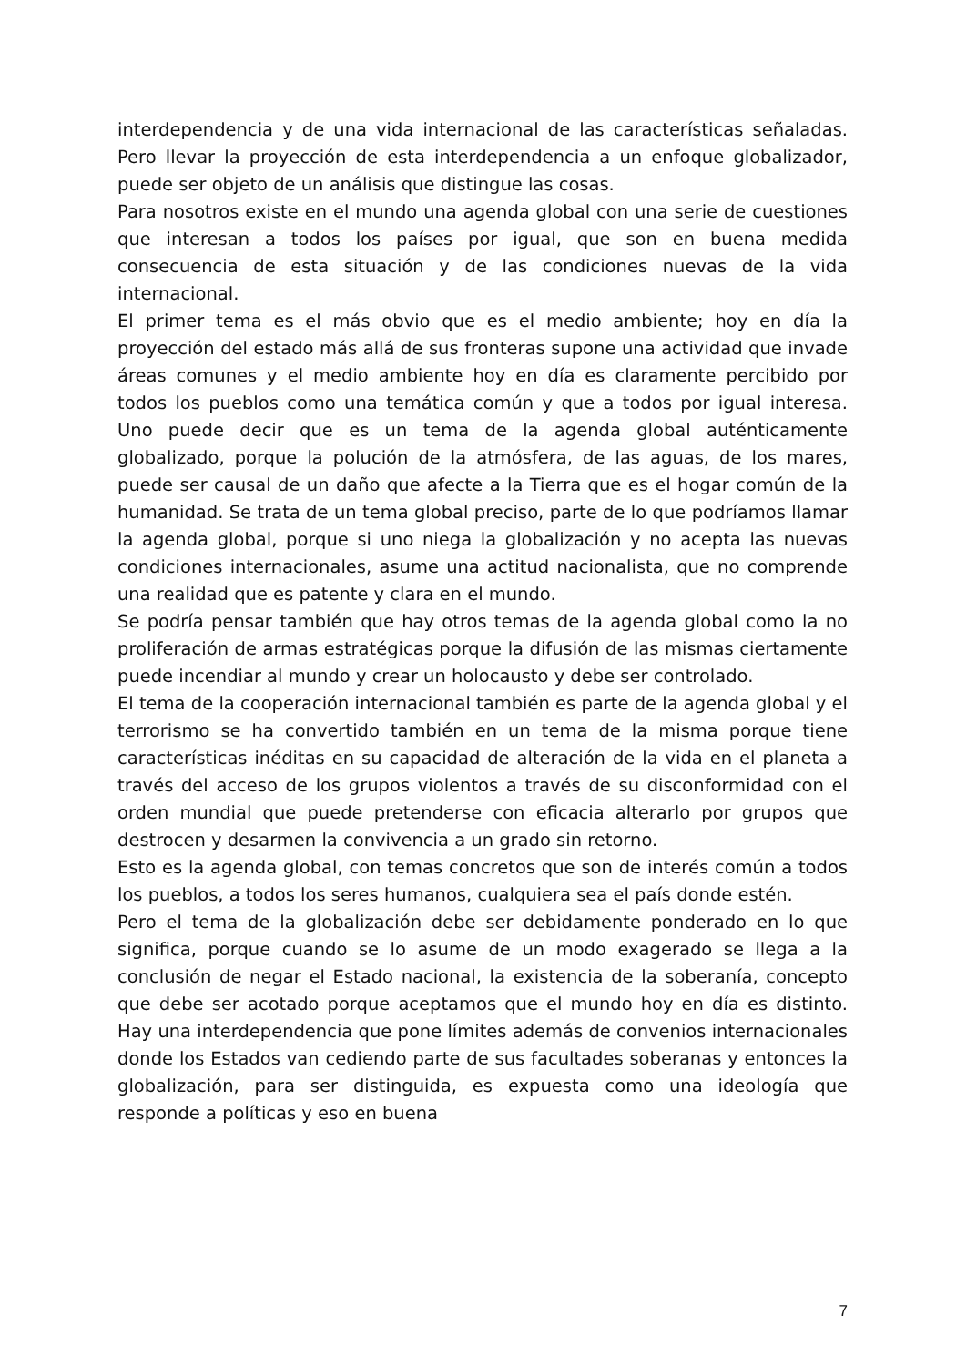interdependencia y de una vida internacional de las características señaladas. Pero llevar la proyección de esta interdependencia a un enfoque globalizador, puede ser objeto de un análisis que distingue las cosas.
Para nosotros existe en el mundo una agenda global con una serie de cuestiones que interesan a todos los países por igual, que son en buena medida consecuencia de esta situación y de las condiciones nuevas de la vida internacional.
El primer tema es el más obvio que es el medio ambiente; hoy en día la proyección del estado más allá de sus fronteras supone una actividad que invade áreas comunes y el medio ambiente hoy en día es claramente percibido por todos los pueblos como una temática común y que a todos por igual interesa. Uno puede decir que es un tema de la agenda global auténticamente globalizado, porque la polución de la atmósfera, de las aguas, de los mares, puede ser causal de un daño que afecte a la Tierra que es el hogar común de la humanidad. Se trata de un tema global preciso, parte de lo que podríamos llamar la agenda global, porque si uno niega la globalización y no acepta las nuevas condiciones internacionales, asume una actitud nacionalista, que no comprende una realidad que es patente y clara en el mundo.
Se podría pensar también que hay otros temas de la agenda global como la no proliferación de armas estratégicas porque la difusión de las mismas ciertamente puede incendiar al mundo y crear un holocausto y debe ser controlado.
El tema de la cooperación internacional también es parte de la agenda global y el terrorismo se ha convertido también en un tema de la misma porque tiene características inéditas en su capacidad de alteración de la vida en el planeta a través del acceso de los grupos violentos a través de su disconformidad con el orden mundial que puede pretenderse con eficacia alterarlo por grupos que destrocen y desarmen la convivencia a un grado sin retorno.
Esto es la agenda global, con temas concretos que son de interés común a todos los pueblos, a todos los seres humanos, cualquiera sea el país donde estén.
Pero el tema de la globalización debe ser debidamente ponderado en lo que significa, porque cuando se lo asume de un modo exagerado se llega a la conclusión de negar el Estado nacional, la existencia de la soberanía, concepto que debe ser acotado porque aceptamos que el mundo hoy en día es distinto. Hay una interdependencia que pone límites además de convenios internacionales donde los Estados van cediendo parte de sus facultades soberanas y entonces la globalización, para ser distinguida, es expuesta como una ideología que responde a políticas y eso en buena
7